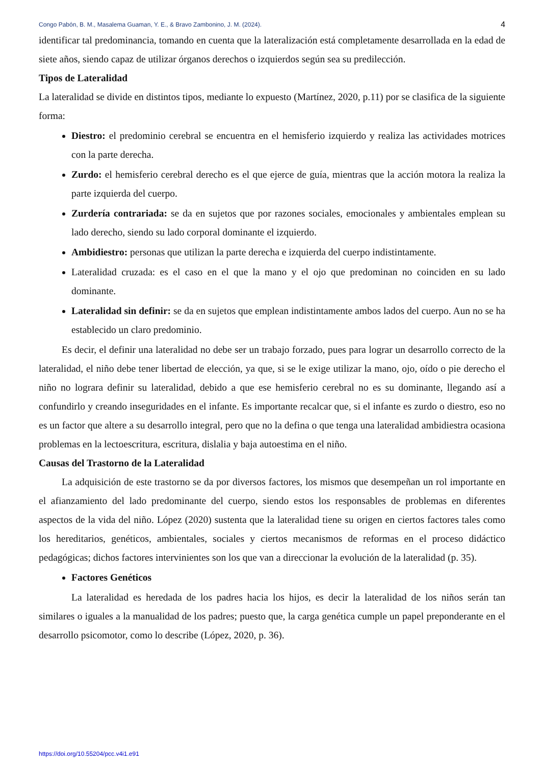Congo Pabón, B. M., Masalema Guaman, Y. E., & Bravo Zambonino, J. M. (2024). 4
identificar tal predominancia, tomando en cuenta que la lateralización está completamente desarrollada en la edad de siete años, siendo capaz de utilizar órganos derechos o izquierdos según sea su predilección.
Tipos de Lateralidad
La lateralidad se divide en distintos tipos, mediante lo expuesto (Martínez, 2020, p.11) por se clasifica de la siguiente forma:
Diestro: el predominio cerebral se encuentra en el hemisferio izquierdo y realiza las actividades motrices con la parte derecha.
Zurdo: el hemisferio cerebral derecho es el que ejerce de guía, mientras que la acción motora la realiza la parte izquierda del cuerpo.
Zurdería contrariada: se da en sujetos que por razones sociales, emocionales y ambientales emplean su lado derecho, siendo su lado corporal dominante el izquierdo.
Ambidiestro: personas que utilizan la parte derecha e izquierda del cuerpo indistintamente.
Lateralidad cruzada: es el caso en el que la mano y el ojo que predominan no coinciden en su lado dominante.
Lateralidad sin definir: se da en sujetos que emplean indistintamente ambos lados del cuerpo. Aun no se ha establecido un claro predominio.
Es decir, el definir una lateralidad no debe ser un trabajo forzado, pues para lograr un desarrollo correcto de la lateralidad, el niño debe tener libertad de elección, ya que, si se le exige utilizar la mano, ojo, oído o pie derecho el niño no lograra definir su lateralidad, debido a que ese hemisferio cerebral no es su dominante, llegando así a confundirlo y creando inseguridades en el infante. Es importante recalcar que, si el infante es zurdo o diestro, eso no es un factor que altere a su desarrollo integral, pero que no la defina o que tenga una lateralidad ambidiestra ocasiona problemas en la lectoescritura, escritura, dislalia y baja autoestima en el niño.
Causas del Trastorno de la Lateralidad
La adquisición de este trastorno se da por diversos factores, los mismos que desempeñan un rol importante en el afianzamiento del lado predominante del cuerpo, siendo estos los responsables de problemas en diferentes aspectos de la vida del niño. López (2020) sustenta que la lateralidad tiene su origen en ciertos factores tales como los hereditarios, genéticos, ambientales, sociales y ciertos mecanismos de reformas en el proceso didáctico pedagógicas; dichos factores intervinientes son los que van a direccionar la evolución de la lateralidad (p. 35).
Factores Genéticos
La lateralidad es heredada de los padres hacia los hijos, es decir la lateralidad de los niños serán tan similares o iguales a la manualidad de los padres; puesto que, la carga genética cumple un papel preponderante en el desarrollo psicomotor, como lo describe (López, 2020, p. 36).
https://doi.org/10.55204/pcc.v4i1.e91